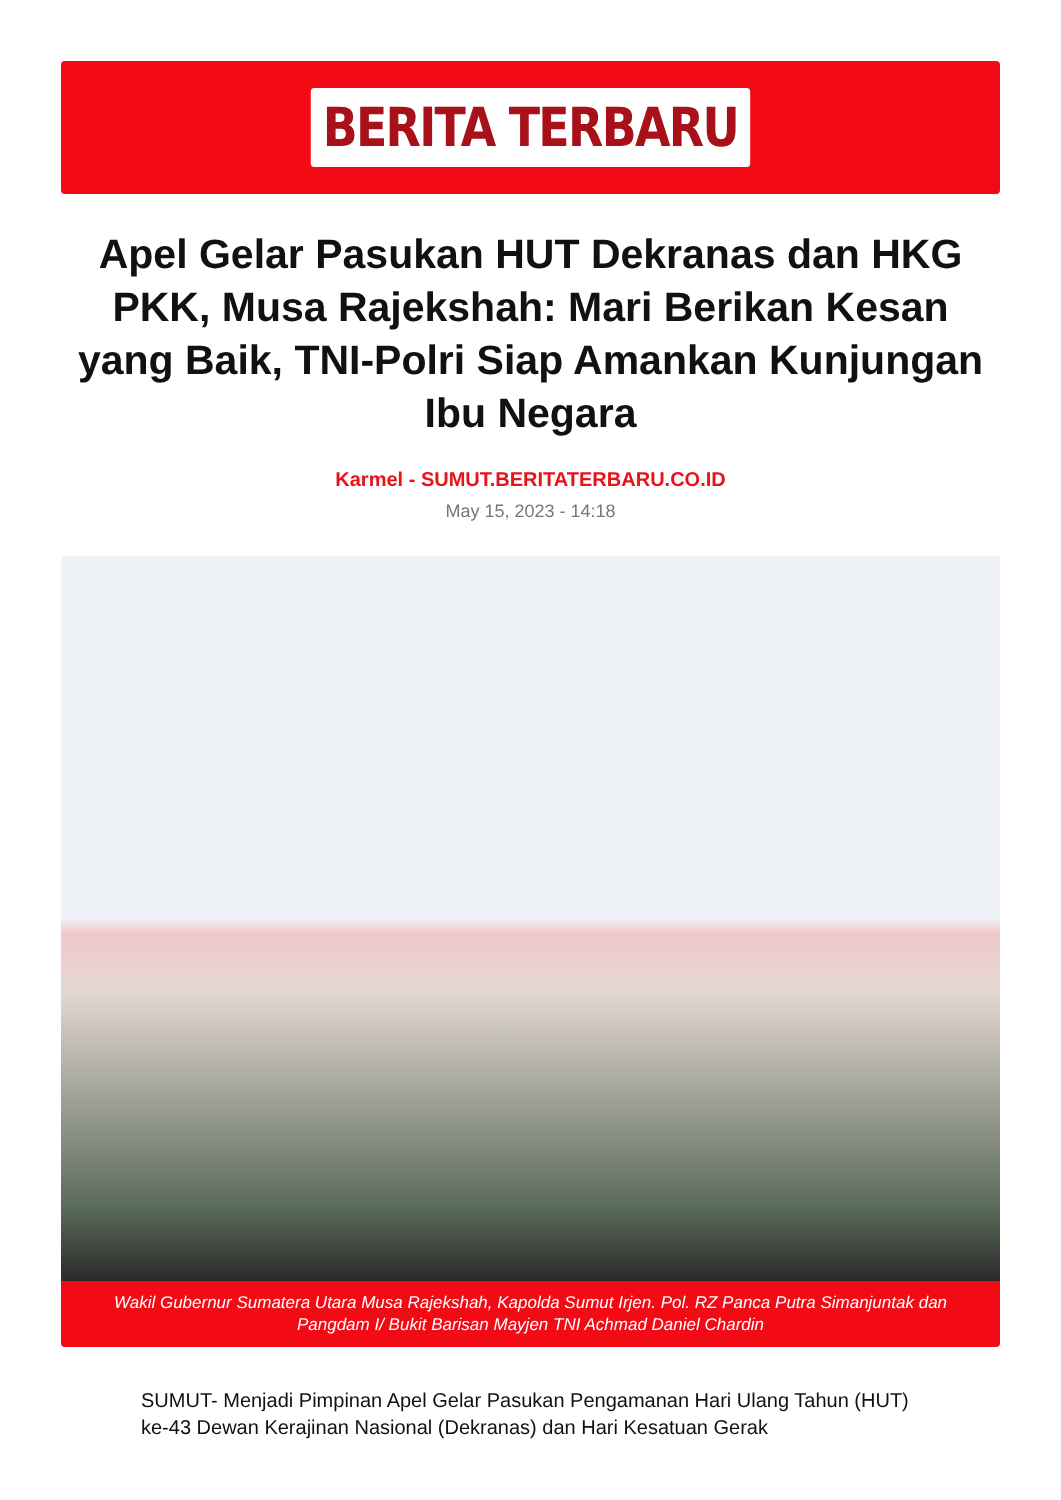BERITA TERBARU
Apel Gelar Pasukan HUT Dekranas dan HKG PKK, Musa Rajekshah: Mari Berikan Kesan yang Baik, TNI-Polri Siap Amankan Kunjungan Ibu Negara
Karmel - SUMUT.BERITATERBARU.CO.ID
May 15, 2023 - 14:18
Wakil Gubernur Sumatera Utara Musa Rajekshah, Kapolda Sumut Irjen. Pol. RZ Panca Putra Simanjuntak dan Pangdam I/ Bukit Barisan Mayjen TNI Achmad Daniel Chardin
SUMUT- Menjadi Pimpinan Apel Gelar Pasukan Pengamanan Hari Ulang Tahun (HUT) ke-43 Dewan Kerajinan Nasional (Dekranas) dan Hari Kesatuan Gerak